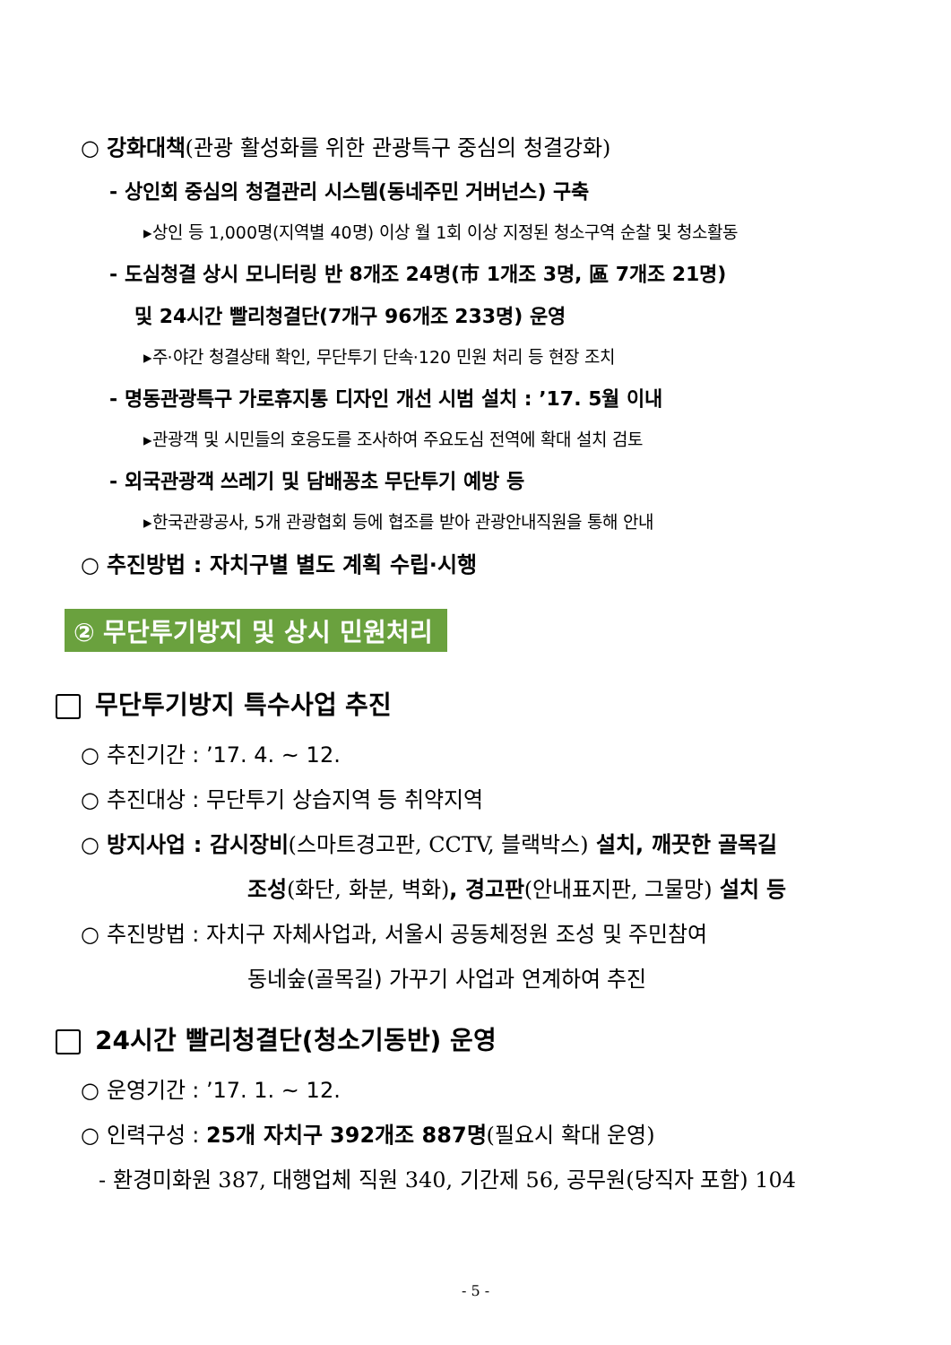○ 강화대책(관광 활성화를 위한 관광특구 중심의 청결강화)
- 상인회 중심의 청결관리 시스템(동네주민 거버넌스) 구축
▸상인 등 1,000명(지역별 40명) 이상 월 1회 이상 지정된 청소구역 순찰 및 청소활동
- 도심청결 상시 모니터링 반 8개조 24명(市 1개조 3명, 區 7개조 21명)
및 24시간 빨리청결단(7개구 96개조 233명) 운영
▸주·야간 청결상태 확인, 무단투기 단속·120 민원 처리 등 현장 조치
- 명동관광특구 가로휴지통 디자인 개선 시범 설치 : ’17. 5월 이내
▸관광객 및 시민들의 호응도를 조사하여 주요도심 전역에 확대 설치 검토
- 외국관광객 쓰레기 및 담배꽁초 무단투기 예방 등
▸한국관광공사, 5개 관광협회 등에 협조를 받아 관광안내직원을 통해 안내
○ 추진방법 : 자치구별 별도 계획 수립·시행
② 무단투기방지 및 상시 민원처리
무단투기방지 특수사업 추진
○ 추진기간 : ’17. 4. ~ 12.
○ 추진대상 : 무단투기 상습지역 등 취약지역
○ 방지사업 : 감시장비(스마트경고판, CCTV, 블랙박스) 설치, 깨끗한 골목길
조성(화단, 화분, 벽화), 경고판(안내표지판, 그물망) 설치 등
○ 추진방법 : 자치구 자체사업과, 서울시 공동체정원 조성 및 주민참여
동네숲(골목길) 가꾸기 사업과 연계하여 추진
24시간 빨리청결단(청소기동반) 운영
○ 운영기간 : ’17. 1. ~ 12.
○ 인력구성 : 25개 자치구 392개조 887명(필요시 확대 운영)
- 환경미화원 387, 대행업체 직원 340, 기간제 56, 공무원(당직자 포함) 104
- 5 -